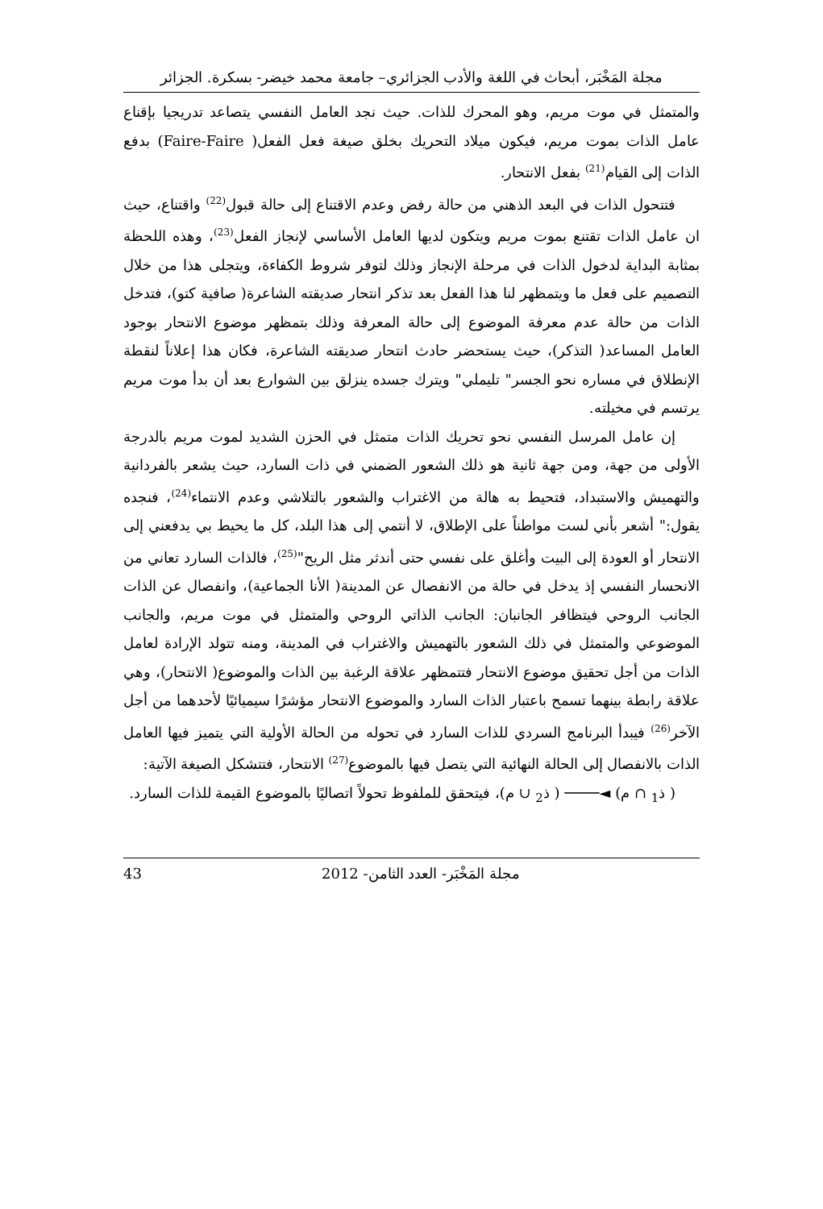مجلة المَخْبَر، أبحاث في اللغة والأدب الجزائري– جامعة محمد خيضر- بسكرة. الجزائر
والمتمثل في موت مريم، وهو المحرك للذات. حيث نجد العامل النفسي يتصاعد تدريجيا بإقناع عامل الذات بموت مريم، فيكون ميلاد التحريك بخلق صيغة فعل الفعل( Faire-Faire) بدفع الذات إلى القيام<sup>(21)</sup> بفعل الانتحار.
فتتحول الذات في البعد الذهني من حالة رفض وعدم الاقتناع إلى حالة قبول<sup>(22)</sup> واقتناع، حيث ان عامل الذات تقتنع بموت مريم ويتكون لديها العامل الأساسي لإنجاز الفعل<sup>(23)</sup>، وهذه اللحظة بمثابة البداية لدخول الذات في مرحلة الإنجاز وذلك لتوفر شروط الكفاءة، ويتجلى هذا من خلال التصميم على فعل ما ويتمظهر لنا هذا الفعل بعد تذكر انتحار صديقته الشاعرة( صافية كتو)، فتدخل الذات من حالة عدم معرفة الموضوع إلى حالة المعرفة وذلك بتمظهر موضوع الانتحار بوجود العامل المساعد( التذكر)، حيث يستحضر حادث انتحار صديقته الشاعرة، فكان هذا إعلاناً لنقطة الإنطلاق في مساره نحو الجسر" تليملي" ويترك جسده ينزلق بين الشوارع بعد أن بدأ موت مريم يرتسم في مخيلته.
إن عامل المرسل النفسي نحو تحريك الذات متمثل في الحزن الشديد لموت مريم بالدرجة الأولى من جهة، ومن جهة ثانية هو ذلك الشعور الضمني في ذات السارد، حيث يشعر بالفردانية والتهميش والاستبداد، فتحيط به هالة من الاغتراب والشعور بالتلاشي وعدم الانتماء<sup>(24)</sup>، فنجده يقول:" أشعر بأني لست مواطناً على الإطلاق، لا أنتمي إلى هذا البلد، كل ما يحيط بي يدفعني إلى الانتحار أو العودة إلى البيت وأغلق على نفسي حتى أندثر مثل الريح"<sup>(25)</sup>، فالذات السارد تعاني من الانحسار النفسي إذ يدخل في حالة من الانفصال عن المدينة( الأنا الجماعية)، وانفصال عن الذات الجانب الروحي فيتظافر الجانبان: الجانب الذاتي الروحي والمتمثل في موت مريم، والجانب الموضوعي والمتمثل في ذلك الشعور بالتهميش والاغتراب في المدينة، ومنه تتولد الإرادة لعامل الذات من أجل تحقيق موضوع الانتحار فتتمظهر علاقة الرغبة بين الذات والموضوع( الانتحار)، وهي علاقة رابطة بينهما تسمح باعتبار الذات السارد والموضوع الانتحار مؤشرًا سيميائيًا لأحدهما من أجل الآخر<sup>(26)</sup> فيبدأ البرنامج السردي للذات السارد في تحوله من الحالة الأولية التي يتميز فيها العامل الذات بالانفصال إلى الحالة النهائية التي يتصل فيها بالموضوع<sup>(27)</sup> الانتحار، فتتشكل الصيغة الآتية:
( ذ<sub>1</sub> ∩ م) ◄──── ( ذ<sub>2</sub> ∪ م)، فيتحقق للملفوظ تحولاً اتصاليًا بالموضوع القيمة للذات السارد.
مجلة المَخْبَر- العدد الثامن- 2012 43